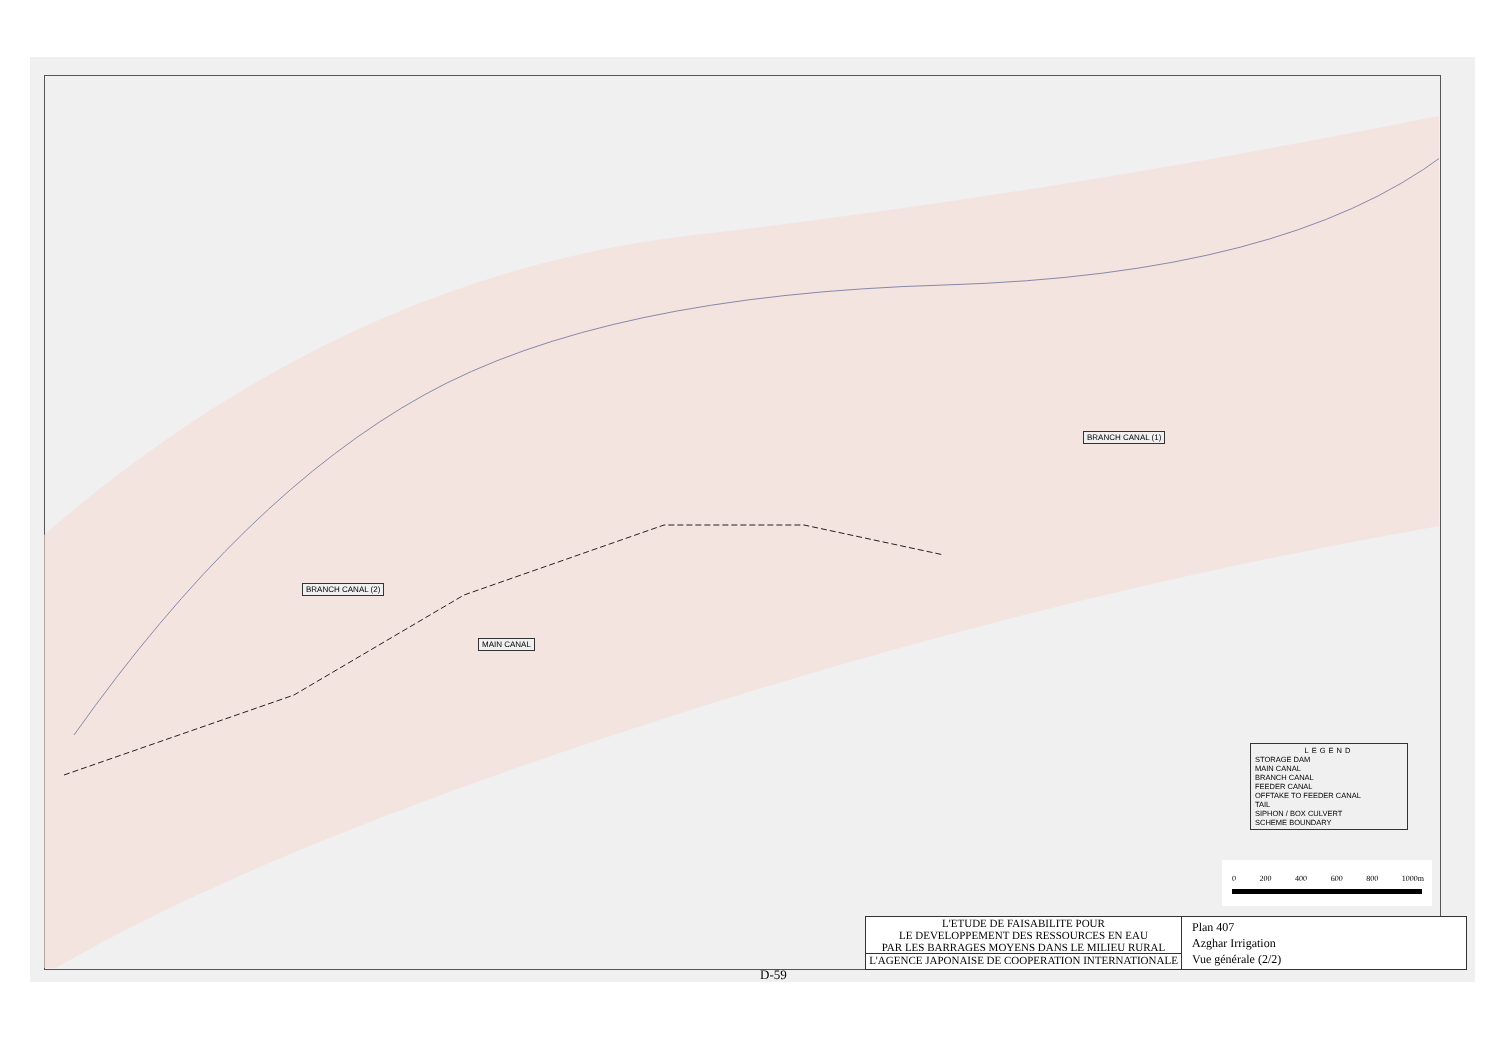BRANCH CANAL (2)
MAIN CANAL
BRANCH CANAL (1)
LEGEND
STORAGE DAM
MAIN CANAL
BRANCH CANAL
FEEDER CANAL
OFFTAKE TO FEEDER CANAL
TAIL
SIPHON / BOX CULVERT
SCHEME BOUNDARY
0 200 400 600 800 1000m
L'ETUDE DE FAISABILITE POUR
LE DEVELOPPEMENT DES RESSOURCES EN EAU
PAR LES BARRAGES MOYENS DANS LE MILIEU RURAL
L'AGENCE JAPONAISE DE COOPERATION INTERNATIONALE
Plan 407
Azghar Irrigation
Vue générale (2/2)
D-59